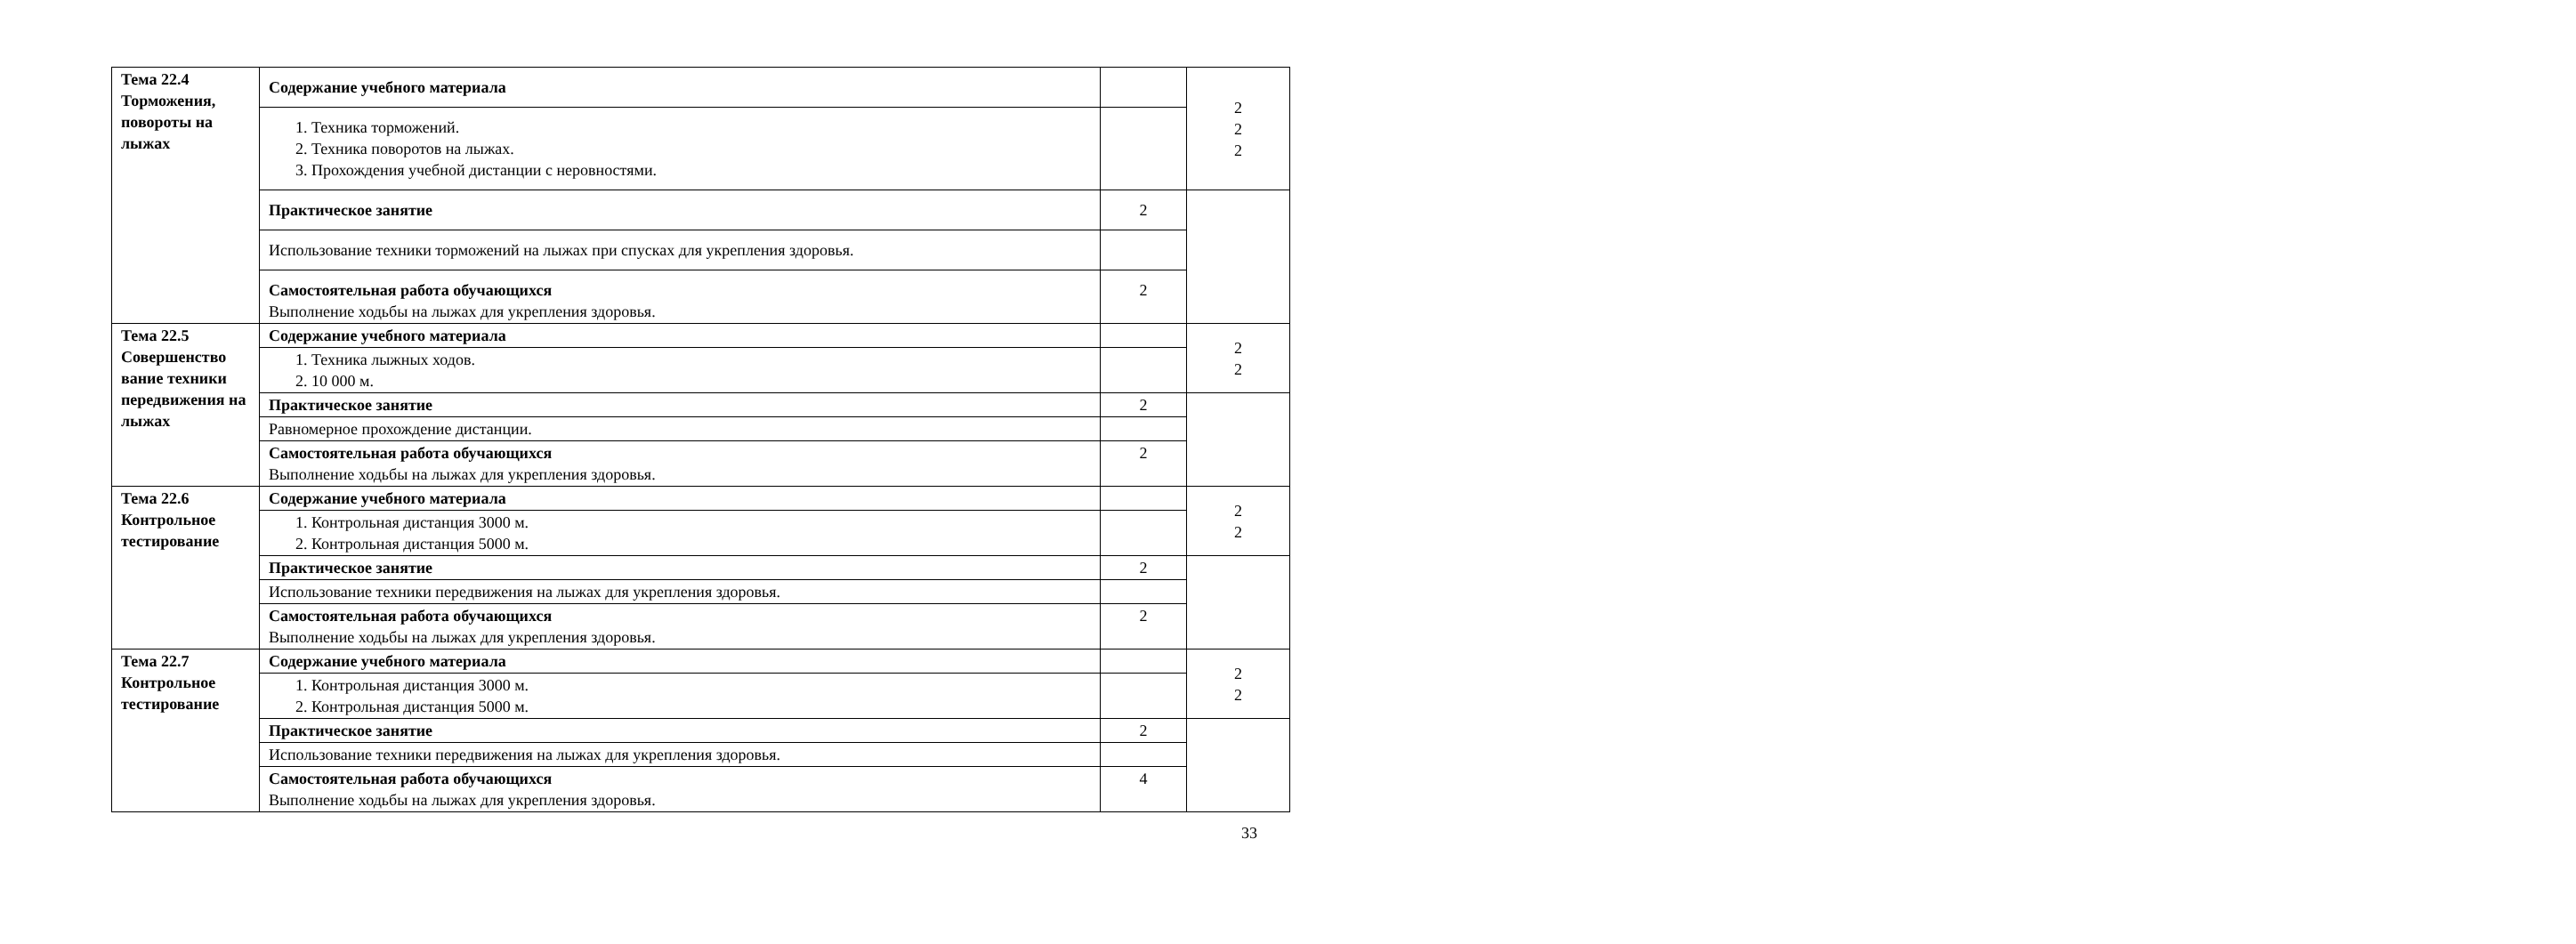| Тема 22.4 Торможения, повороты на лыжах | Содержание учебного материала | | 2 2 2 |
| | 1. Техника торможений. 2. Техника поворотов на лыжах. 3. Прохождения учебной дистанции с неровностями. | | |
| | Практическое занятие | 2 | |
| | Использование техники торможений на лыжах при спусках для укрепления здоровья. | | |
| | Самостоятельная работа обучающихся Выполнение ходьбы на лыжах для укрепления здоровья. | 2 | |
| Тема 22.5 Совершенство вание техники передвижения на лыжах | Содержание учебного материала | | 2 2 |
| | 1. Техника лыжных ходов. 2. 10 000 м. | | |
| | Практическое занятие | 2 | |
| | Равномерное прохождение дистанции. | | |
| | Самостоятельная работа обучающихся Выполнение ходьбы на лыжах для укрепления здоровья. | 2 | |
| Тема 22.6 Контрольное тестирование | Содержание учебного материала | | 2 2 |
| | 1. Контрольная дистанция 3000 м. 2. Контрольная дистанция 5000 м. | | |
| | Практическое занятие | 2 | |
| | Использование техники передвижения на лыжах для укрепления здоровья. | | |
| | Самостоятельная работа обучающихся Выполнение ходьбы на лыжах для укрепления здоровья. | 2 | |
| Тема 22.7 Контрольное тестирование | Содержание учебного материала | | 2 2 |
| | 1. Контрольная дистанция 3000 м. 2. Контрольная дистанция 5000 м. | | |
| | Практическое занятие | 2 | |
| | Использование техники передвижения на лыжах для укрепления здоровья. | | |
| | Самостоятельная работа обучающихся Выполнение ходьбы на лыжах для укрепления здоровья. | 4 | |
33